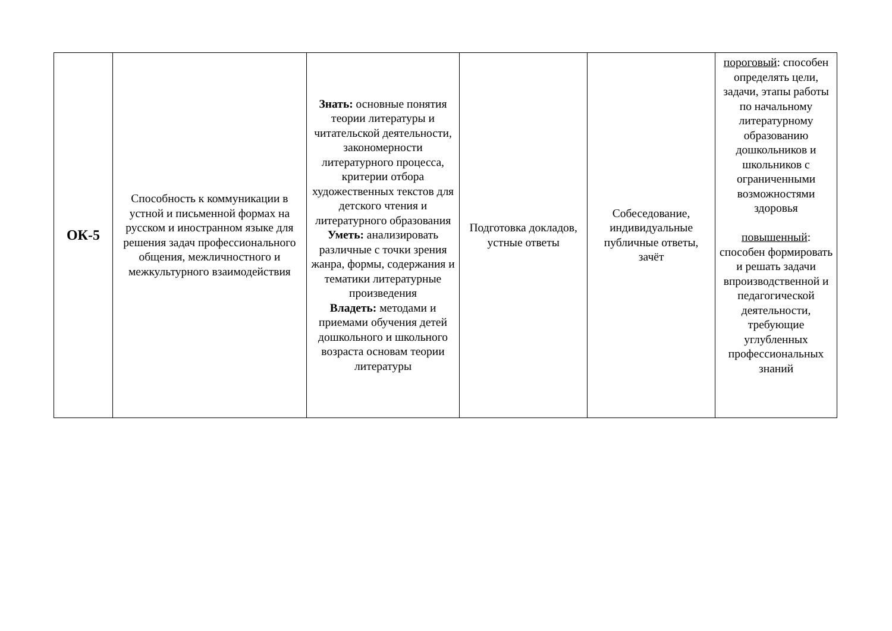| ОК-5 | Способность к коммуникации в устной и письменной формах на русском и иностранном языке для решения задач профессионального общения, межличностного и межкультурного взаимодействия | Знать: основные понятия теории литературы и читательской деятельности, закономерности литературного процесса, критерии отбора художественных текстов для детского чтения и литературного образования Уметь: анализировать различные с точки зрения жанра, формы, содержания и тематики литературные произведения Владеть: методами и приемами обучения детей дошкольного и школьного возраста основам теории литературы | Подготовка докладов, устные ответы | Собеседование, индивидуальные публичные ответы, зачёт | пороговый : способен определять цели, задачи, этапы работы по начальному литературному образованию дошкольников и школьников с ограниченными возможностями здоровья повышенный : способен формировать и решать задачи впроизводственной и педагогической деятельности, требующие углубленных профессиональных знаний |